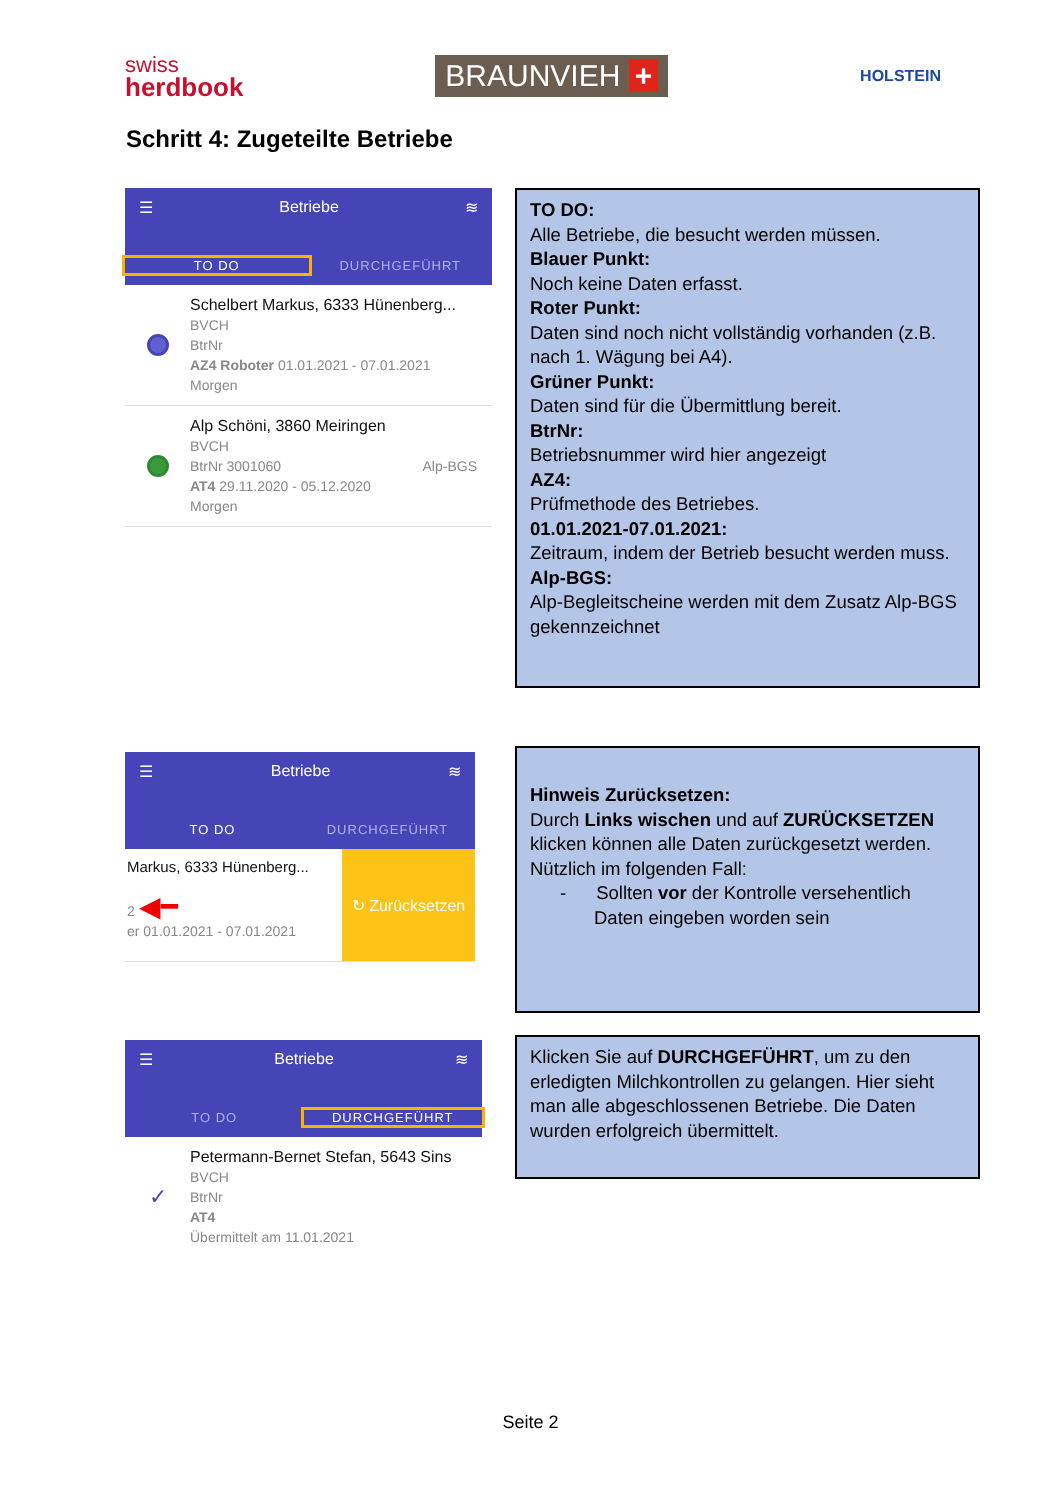swiss
herdbook
BRAUNVIEH +
HOLSTEIN
Schritt 4: Zugeteilte Betriebe
☰ Betriebe ≋
TO DO DURCHGEFÜHRT
Schelbert Markus, 6333 Hünenberg...
BVCH
BtrNr
AZ4 Roboter 01.01.2021 - 07.01.2021
Morgen
Alp Schöni, 3860 Meiringen
BVCH
BtrNr 3001060 Alp-BGS
AT4 29.11.2020 - 05.12.2020
Morgen
TO DO:
Alle Betriebe, die besucht werden müssen.
Blauer Punkt:
Noch keine Daten erfasst.
Roter Punkt:
Daten sind noch nicht vollständig vorhanden (z.B. nach 1. Wägung bei A4).
Grüner Punkt:
Daten sind für die Übermittlung bereit.
BtrNr:
Betriebsnummer wird hier angezeigt
AZ4:
Prüfmethode des Betriebes.
01.01.2021-07.01.2021:
Zeitraum, indem der Betrieb besucht werden muss.
Alp-BGS:
Alp-Begleitscheine werden mit dem Zusatz Alp-BGS gekennzeichnet
☰ Betriebe ≋
TO DO DURCHGEFÜHRT
Markus, 6333 Hünenberg...
2 ◀━
er 01.01.2021 - 07.01.2021
↻ Zurücksetzen
Hinweis Zurücksetzen:
Durch Links wischen und auf ZURÜCKSETZEN klicken können alle Daten zurückgesetzt werden. Nützlich im folgenden Fall:
- Sollten vor der Kontrolle versehentlich
Daten eingeben worden sein
☰ Betriebe ≋
TO DO DURCHGEFÜHRT
✓
Petermann-Bernet Stefan, 5643 Sins
BVCH
BtrNr
AT4
Übermittelt am 11.01.2021
Klicken Sie auf DURCHGEFÜHRT, um zu den erledigten Milchkontrollen zu gelangen. Hier sieht man alle abgeschlossenen Betriebe. Die Daten wurden erfolgreich übermittelt.
Seite 2